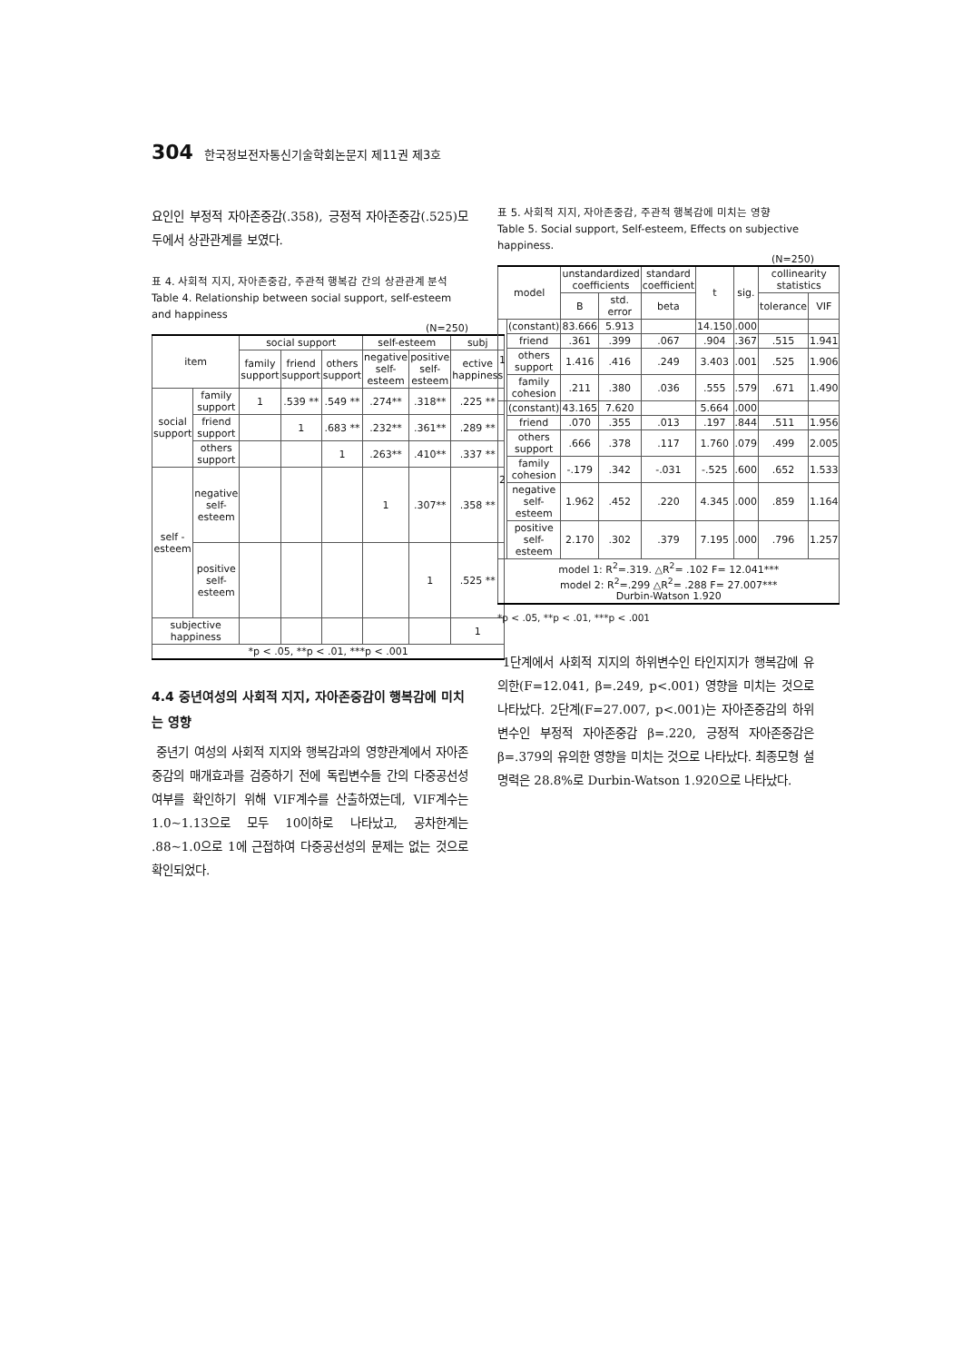304 한국정보전자통신기술학회논문지 제11권 제3호
요인인 부정적 자아존중감(.358), 긍정적 자아존중감(.525)모두에서 상관관계를 보였다.
표 4. 사회적 지지, 자아존중감, 주관적 행복감 간의 상관관계 분석
Table 4. Relationship between social support, self-esteem and happiness
(N=250)
| item | | social support | | | self-esteem | | subj |
| --- | --- | --- | --- | --- | --- | --- | --- |
| | | family support | friend support | others support | negative self-esteem | positive self-esteem | ective happiness |
| social support | family support | 1 | .539 ** | .549 ** | .274** | .318** | .225 ** |
| | friend support | | 1 | .683 ** | .232** | .361** | .289 ** |
| | others support | | | 1 | .263** | .410** | .337 ** |
| self -esteem | negative self-esteem | | | | 1 | .307** | .358 ** |
| | positive self-esteem | | | | | 1 | .525 ** |
| subjective happiness | | | | | | | 1 |
| *p < .05, **p < .01, ***p < .001 | | | | | | | |
4.4 중년여성의 사회적 지지, 자아존중감이 행복감에 미치는 영향
중년기 여성의 사회적 지지와 행복감과의 영향관계에서 자아존중감의 매개효과를 검증하기 전에 독립변수들 간의 다중공선성 여부를 확인하기 위해 VIF계수를 산출하였는데, VIF계수는 1.0~1.13으로 모두 10이하로 나타났고, 공차한계는 .88~1.0으로 1에 근접하여 다중공선성의 문제는 없는 것으로 확인되었다.
표 5. 사회적 지지, 자아존중감, 주관적 행복감에 미치는 영향
Table 5. Social support, Self-esteem, Effects on subjective happiness.
(N=250)
| model | | unstandardized coefficients | | standard coefficient | t | sig. | collinearity statistics | |
| --- | --- | --- | --- | --- | --- | --- | --- | --- |
| | | B | std. error | beta | | | tolerance | VIF |
| 1 | (constant) | 83.666 | 5.913 | | 14.150 | .000 | | |
| | friend | .361 | .399 | .067 | .904 | .367 | .515 | 1.941 |
| | others support | 1.416 | .416 | .249 | 3.403 | .001 | .525 | 1.906 |
| | family cohesion | .211 | .380 | .036 | .555 | .579 | .671 | 1.490 |
| 2 | (constant) | 43.165 | 7.620 | | 5.664 | .000 | | |
| | friend | .070 | .355 | .013 | .197 | .844 | .511 | 1.956 |
| | others support | .666 | .378 | .117 | 1.760 | .079 | .499 | 2.005 |
| | family cohesion | -.179 | .342 | -.031 | -.525 | .600 | .652 | 1.533 |
| | negative self-esteem | 1.962 | .452 | .220 | 4.345 | .000 | .859 | 1.164 |
| | positive self-esteem | 2.170 | .302 | .379 | 7.195 | .000 | .796 | 1.257 |
| model 1: R<sup>2</sup>=.319. △R<sup>2</sup>= .102 F= 12.041*** model 2: R<sup>2</sup>=.299 △R<sup>2</sup>= .288 F= 27.007*** Durbin-Watson 1.920 | | | | | | | | |
*p < .05, **p < .01, ***p < .001
1단계에서 사회적 지지의 하위변수인 타인지지가 행복감에 유의한(F=12.041, β=.249, p<.001) 영향을 미치는 것으로 나타났다. 2단계(F=27.007, p<.001)는 자아존중감의 하위변수인 부정적 자아존중감 β=.220, 긍정적 자아존중감은 β=.379의 유의한 영향을 미치는 것으로 나타났다. 최종모형 설명력은 28.8%로 Durbin-Watson 1.920으로 나타났다.